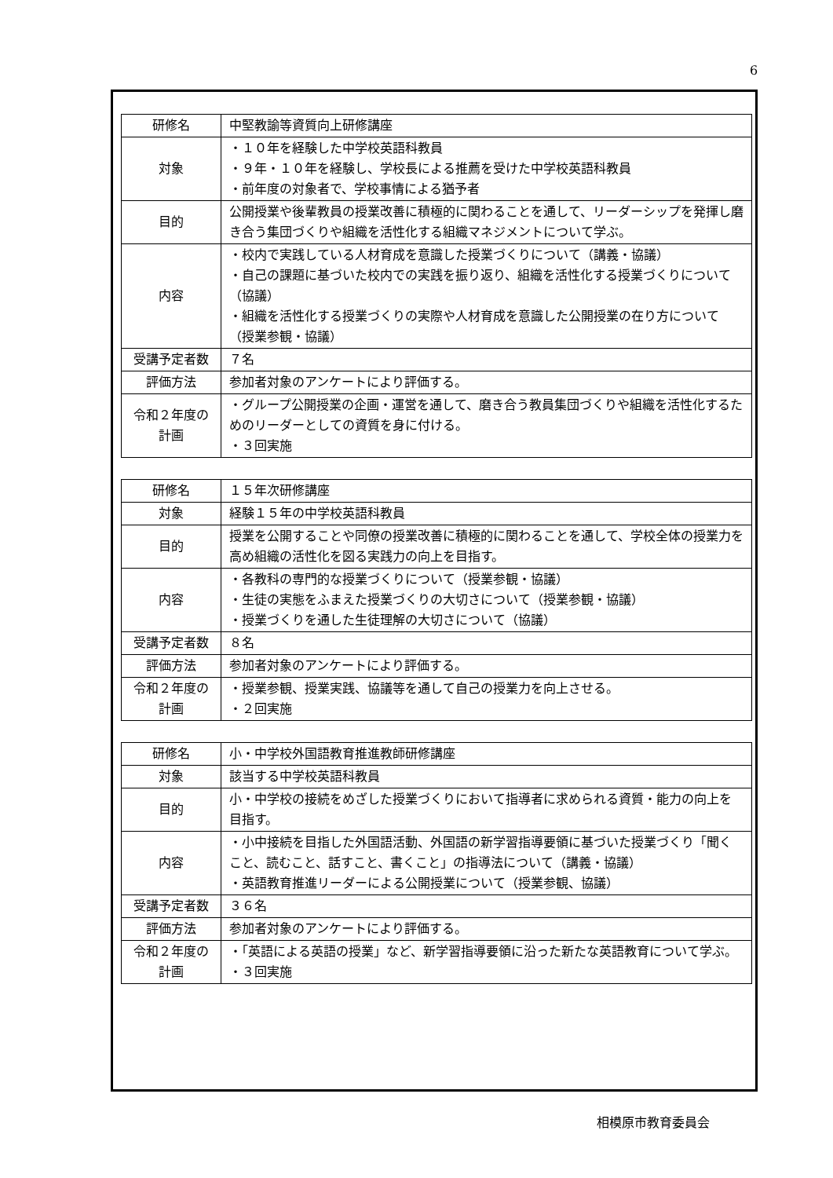6
| 研修名 | 中堅教諭等資質向上研修講座 |
| 対象 | ・１０年を経験した中学校英語科教員 ・９年・１０年を経験し、学校長による推薦を受けた中学校英語科教員 ・前年度の対象者で、学校事情による猶予者 |
| 目的 | 公開授業や後輩教員の授業改善に積極的に関わることを通して、リーダーシップを発揮し磨き合う集団づくりや組織を活性化する組織マネジメントについて学ぶ。 |
| 内容 | ・校内で実践している人材育成を意識した授業づくりについて（講義・協議） ・自己の課題に基づいた校内での実践を振り返り、組織を活性化する授業づくりについて（協議） ・組織を活性化する授業づくりの実際や人材育成を意識した公開授業の在り方について（授業参観・協議） |
| 受講予定者数 | ７名 |
| 評価方法 | 参加者対象のアンケートにより評価する。 |
| 令和２年度の 計画 | ・グループ公開授業の企画・運営を通して、磨き合う教員集団づくりや組織を活性化するためのリーダーとしての資質を身に付ける。 ・３回実施 |
| 研修名 | １５年次研修講座 |
| 対象 | 経験１５年の中学校英語科教員 |
| 目的 | 授業を公開することや同僚の授業改善に積極的に関わることを通して、学校全体の授業力を高め組織の活性化を図る実践力の向上を目指す。 |
| 内容 | ・各教科の専門的な授業づくりについて（授業参観・協議） ・生徒の実態をふまえた授業づくりの大切さについて（授業参観・協議） ・授業づくりを通した生徒理解の大切さについて（協議） |
| 受講予定者数 | ８名 |
| 評価方法 | 参加者対象のアンケートにより評価する。 |
| 令和２年度の 計画 | ・授業参観、授業実践、協議等を通して自己の授業力を向上させる。 ・２回実施 |
| 研修名 | 小・中学校外国語教育推進教師研修講座 |
| 対象 | 該当する中学校英語科教員 |
| 目的 | 小・中学校の接続をめざした授業づくりにおいて指導者に求められる資質・能力の向上を目指す。 |
| 内容 | ・小中接続を目指した外国語活動、外国語の新学習指導要領に基づいた授業づくり「聞くこと、読むこと、話すこと、書くこと」の指導法について（講義・協議） ・英語教育推進リーダーによる公開授業について（授業参観、協議） |
| 受講予定者数 | ３６名 |
| 評価方法 | 参加者対象のアンケートにより評価する。 |
| 令和２年度の 計画 | ・「英語による英語の授業」など、新学習指導要領に沿った新たな英語教育について学ぶ。 ・３回実施 |
相模原市教育委員会